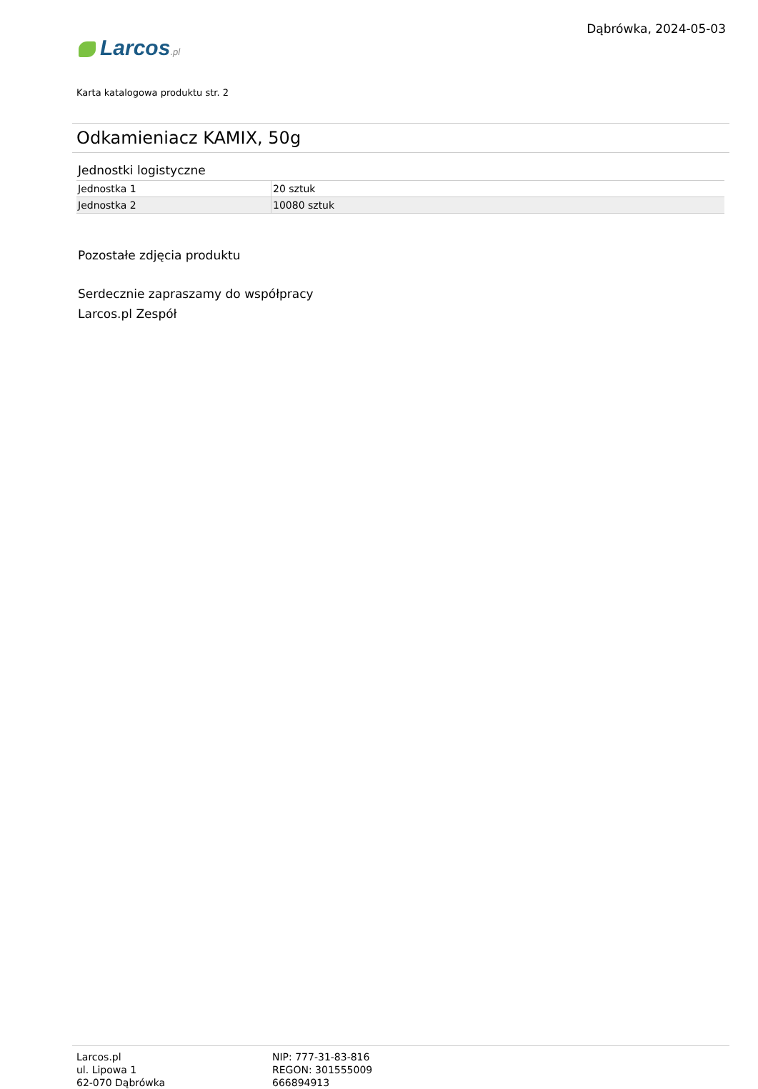Larcos.pl
Dąbrówka, 2024-05-03
Karta katalogowa produktu str. 2
Odkamieniacz KAMIX, 50g
Jednostki logistyczne
| Jednostka 1 | 20 sztuk |
| Jednostka 2 | 10080 sztuk |
Pozostałe zdjęcia produktu
Serdecznie zapraszamy do współpracy
Larcos.pl Zespół
Larcos.pl
ul. Lipowa 1
62-070 Dąbrówka
NIP: 777-31-83-816
REGON: 301555009
666894913